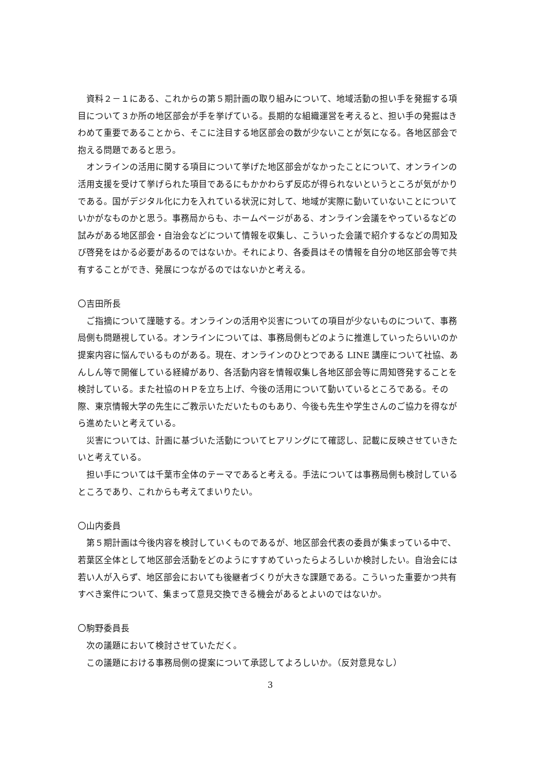資料２－１にある、これからの第５期計画の取り組みについて、地域活動の担い手を発掘する項目について３か所の地区部会が手を挙げている。長期的な組織運営を考えると、担い手の発掘はきわめて重要であることから、そこに注目する地区部会の数が少ないことが気になる。各地区部会で抱える問題であると思う。
オンラインの活用に関する項目について挙げた地区部会がなかったことについて、オンラインの活用支援を受けて挙げられた項目であるにもかかわらず反応が得られないというところが気がかりである。国がデジタル化に力を入れている状況に対して、地域が実際に動いていないことについていかがなものかと思う。事務局からも、ホームページがある、オンライン会議をやっているなどの試みがある地区部会・自治会などについて情報を収集し、こういった会議で紹介するなどの周知及び啓発をはかる必要があるのではないか。それにより、各委員はその情報を自分の地区部会等で共有することができ、発展につながるのではないかと考える。
〇吉田所長
ご指摘について謹聴する。オンラインの活用や災害についての項目が少ないものについて、事務局側も問題視している。オンラインについては、事務局側もどのように推進していったらいいのか提案内容に悩んでいるものがある。現在、オンラインのひとつである LINE 講座について社協、あんしん等で開催している経緯があり、各活動内容を情報収集し各地区部会等に周知啓発することを検討している。また社協のＨＰを立ち上げ、今後の活用について動いているところである。その際、東京情報大学の先生にご教示いただいたものもあり、今後も先生や学生さんのご協力を得ながら進めたいと考えている。
災害については、計画に基づいた活動についてヒアリングにて確認し、記載に反映させていきたいと考えている。
担い手については千葉市全体のテーマであると考える。手法については事務局側も検討しているところであり、これからも考えてまいりたい。
〇山内委員
第５期計画は今後内容を検討していくものであるが、地区部会代表の委員が集まっている中で、若葉区全体として地区部会活動をどのようにすすめていったらよろしいか検討したい。自治会には若い人が入らず、地区部会においても後継者づくりが大きな課題である。こういった重要かつ共有すべき案件について、集まって意見交換できる機会があるとよいのではないか。
〇駒野委員長
次の議題において検討させていただく。
この議題における事務局側の提案について承認してよろしいか。（反対意見なし）
3